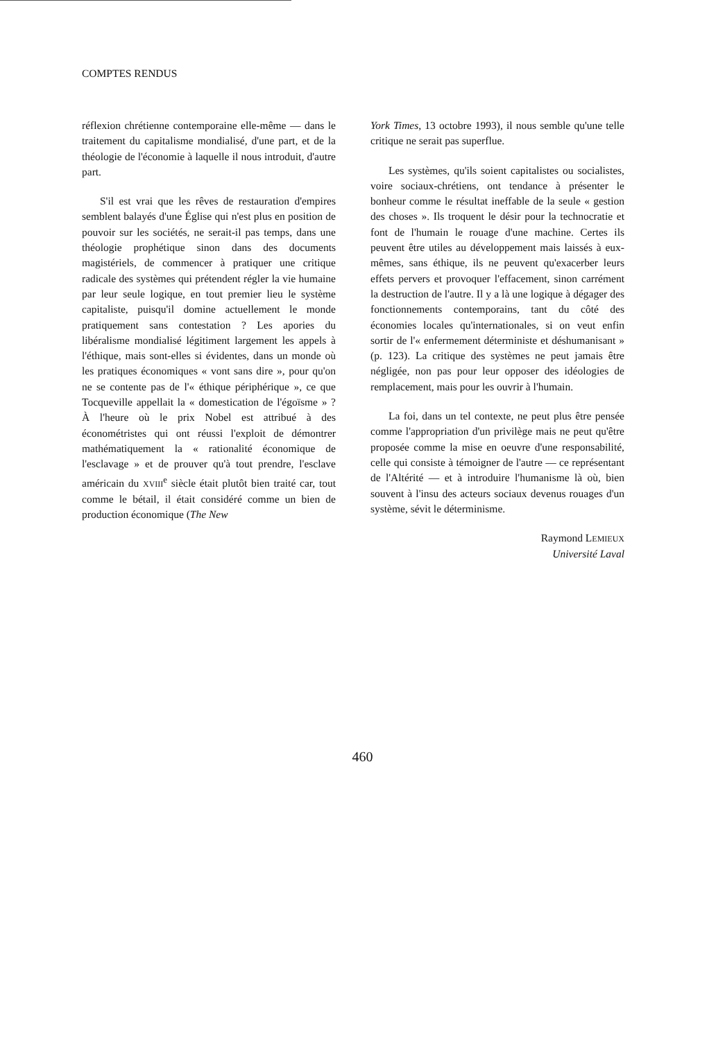COMPTES RENDUS
réflexion chrétienne contemporaine elle-même — dans le traitement du capitalisme mondialisé, d'une part, et de la théologie de l'économie à laquelle il nous introduit, d'autre part.
S'il est vrai que les rêves de restauration d'empires semblent balayés d'une Église qui n'est plus en position de pouvoir sur les sociétés, ne serait-il pas temps, dans une théologie prophétique sinon dans des documents magistériels, de commencer à pratiquer une critique radicale des systèmes qui prétendent régler la vie humaine par leur seule logique, en tout premier lieu le système capitaliste, puisqu'il domine actuellement le monde pratiquement sans contestation ? Les apories du libéralisme mondialisé légitiment largement les appels à l'éthique, mais sont-elles si évidentes, dans un monde où les pratiques économiques « vont sans dire », pour qu'on ne se contente pas de l'« éthique périphérique », ce que Tocqueville appellait la « domestication de l'égoïsme » ? À l'heure où le prix Nobel est attribué à des économétristes qui ont réussi l'exploit de démontrer mathématiquement la « rationalité économique de l'esclavage » et de prouver qu'à tout prendre, l'esclave américain du XVIII<sup>e</sup> siècle était plutôt bien traité car, tout comme le bétail, il était considéré comme un bien de production économique (The New
York Times, 13 octobre 1993), il nous semble qu'une telle critique ne serait pas superflue.
Les systèmes, qu'ils soient capitalistes ou socialistes, voire sociaux-chrétiens, ont tendance à présenter le bonheur comme le résultat ineffable de la seule « gestion des choses ». Ils troquent le désir pour la technocratie et font de l'humain le rouage d'une machine. Certes ils peuvent être utiles au développement mais laissés à eux-mêmes, sans éthique, ils ne peuvent qu'exacerber leurs effets pervers et provoquer l'effacement, sinon carrément la destruction de l'autre. Il y a là une logique à dégager des fonctionnements contemporains, tant du côté des économies locales qu'internationales, si on veut enfin sortir de l'« enfermement déterministe et déshumanisant » (p. 123). La critique des systèmes ne peut jamais être négligée, non pas pour leur opposer des idéologies de remplacement, mais pour les ouvrir à l'humain.
La foi, dans un tel contexte, ne peut plus être pensée comme l'appropriation d'un privilège mais ne peut qu'être proposée comme la mise en oeuvre d'une responsabilité, celle qui consiste à témoigner de l'autre — ce représentant de l'Altérité — et à introduire l'humanisme là où, bien souvent à l'insu des acteurs sociaux devenus rouages d'un système, sévit le déterminisme.
Raymond LEMIEUX
Université Laval
460